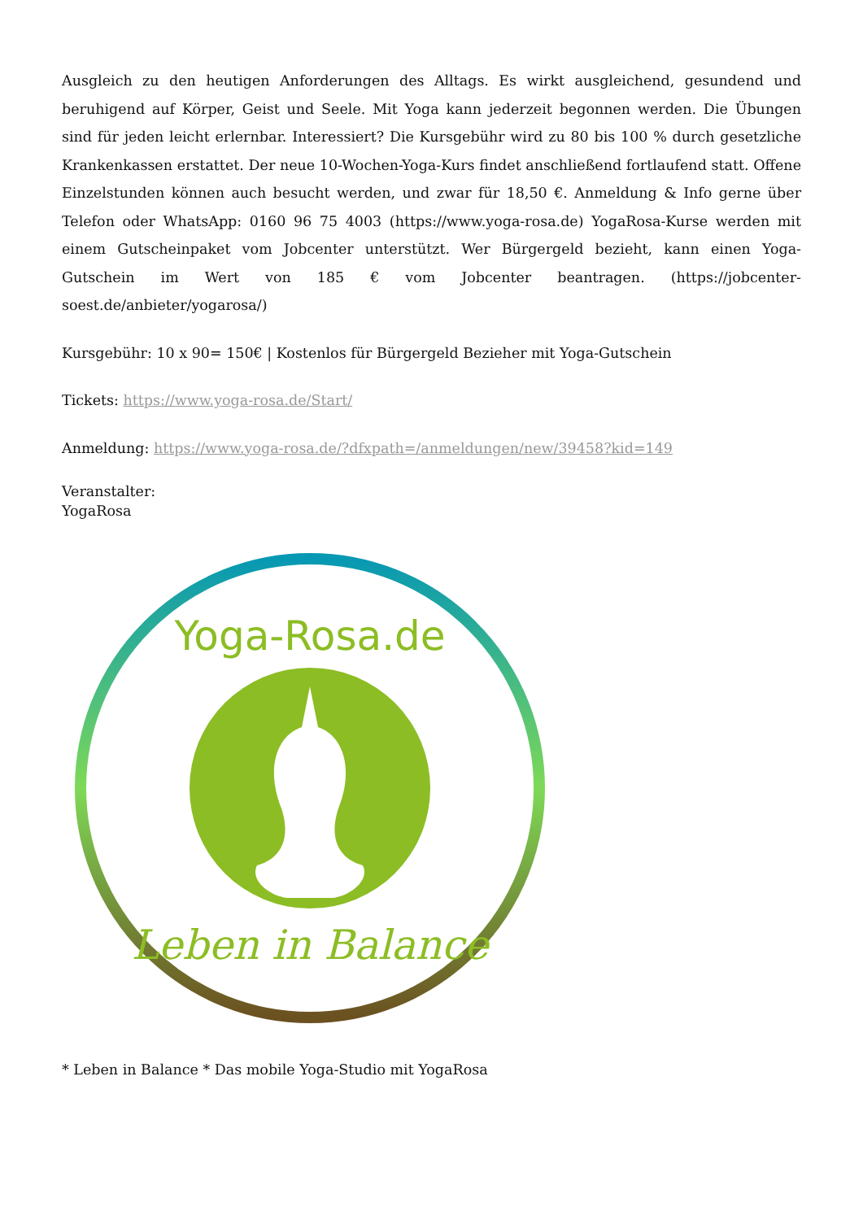Ausgleich zu den heutigen Anforderungen des Alltags. Es wirkt ausgleichend, gesundend und beruhigend auf Körper, Geist und Seele. Mit Yoga kann jederzeit begonnen werden. Die Übungen sind für jeden leicht erlernbar. Interessiert? Die Kursgebühr wird zu 80 bis 100 % durch gesetzliche Krankenkassen erstattet. Der neue 10-Wochen-Yoga-Kurs findet anschließend fortlaufend statt. Offene Einzelstunden können auch besucht werden, und zwar für 18,50 €. Anmeldung & Info gerne über Telefon oder WhatsApp: 0160 96 75 4003 (https://www.yoga-rosa.de) YogaRosa-Kurse werden mit einem Gutscheinpaket vom Jobcenter unterstützt. Wer Bürgergeld bezieht, kann einen Yoga-Gutschein im Wert von 185 € vom Jobcenter beantragen. (https://jobcenter-soest.de/anbieter/yogarosa/)
Kursgebühr: 10 x 90= 150€ | Kostenlos für Bürgergeld Bezieher mit Yoga-Gutschein
Tickets: https://www.yoga-rosa.de/Start/
Anmeldung: https://www.yoga-rosa.de/?dfxpath=/anmeldungen/new/39458?kid=149
Veranstalter:
YogaRosa
Yoga-Rosa.de
Leben in Balance
* Leben in Balance * Das mobile Yoga-Studio mit YogaRosa